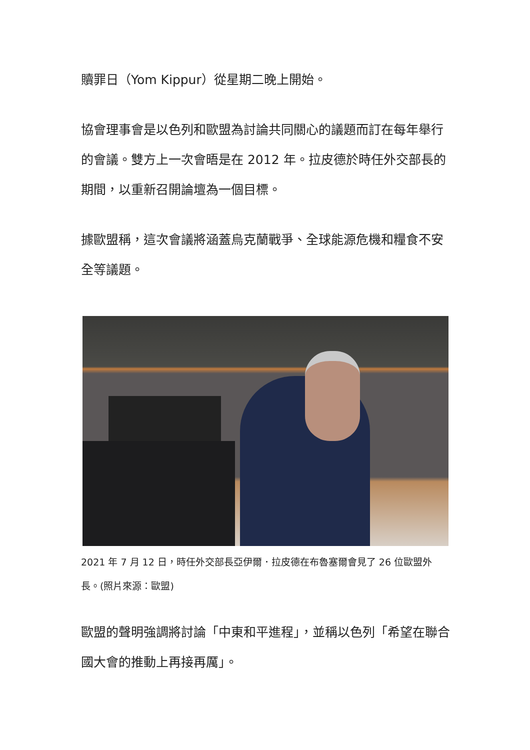贖罪日（Yom Kippur）從星期二晚上開始。
協會理事會是以色列和歐盟為討論共同關心的議題而訂在每年舉行的會議。雙方上一次會晤是在 2012 年。拉皮德於時任外交部長的期間，以重新召開論壇為一個目標。
據歐盟稱，這次會議將涵蓋烏克蘭戰爭、全球能源危機和糧食不安全等議題。
2021 年 7 月 12 日，時任外交部長亞伊爾．拉皮德在布魯塞爾會見了 26 位歐盟外長。(照片來源：歐盟)
歐盟的聲明強調將討論「中東和平進程」，並稱以色列「希望在聯合國大會的推動上再接再厲」。